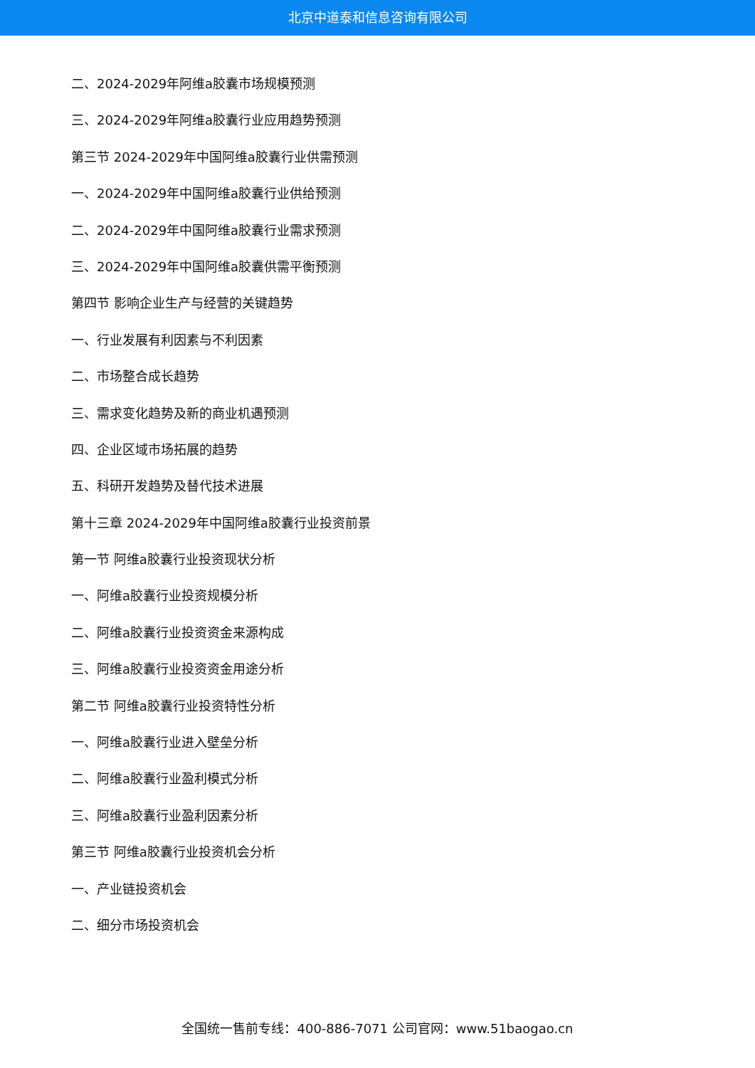北京中道泰和信息咨询有限公司
二、2024-2029年阿维a胶囊市场规模预测
三、2024-2029年阿维a胶囊行业应用趋势预测
第三节 2024-2029年中国阿维a胶囊行业供需预测
一、2024-2029年中国阿维a胶囊行业供给预测
二、2024-2029年中国阿维a胶囊行业需求预测
三、2024-2029年中国阿维a胶囊供需平衡预测
第四节 影响企业生产与经营的关键趋势
一、行业发展有利因素与不利因素
二、市场整合成长趋势
三、需求变化趋势及新的商业机遇预测
四、企业区域市场拓展的趋势
五、科研开发趋势及替代技术进展
第十三章 2024-2029年中国阿维a胶囊行业投资前景
第一节 阿维a胶囊行业投资现状分析
一、阿维a胶囊行业投资规模分析
二、阿维a胶囊行业投资资金来源构成
三、阿维a胶囊行业投资资金用途分析
第二节 阿维a胶囊行业投资特性分析
一、阿维a胶囊行业进入壁垒分析
二、阿维a胶囊行业盈利模式分析
三、阿维a胶囊行业盈利因素分析
第三节 阿维a胶囊行业投资机会分析
一、产业链投资机会
二、细分市场投资机会
全国统一售前专线：400-886-7071 公司官网：www.51baogao.cn